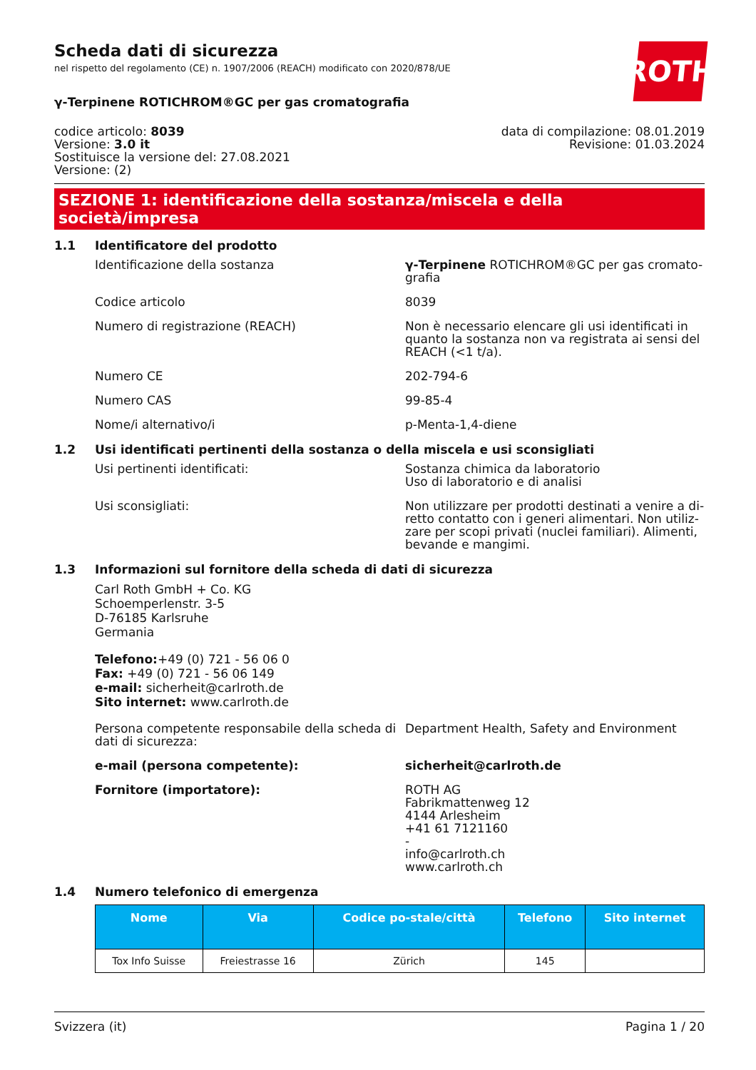ROTH
Scheda dati di sicurezza
nel rispetto del regolamento (CE) n. 1907/2006 (REACH) modificato con 2020/878/UE
γ-Terpinene ROTICHROM®GC per gas cromatografia
codice articolo: 8039
Versione: 3.0 it
Sostituisce la versione del: 27.08.2021
Versione: (2)
data di compilazione: 08.01.2019
Revisione: 01.03.2024
SEZIONE 1: identificazione della sostanza/miscela e della società/impresa
1.1 Identificatore del prodotto
Identificazione della sostanza γ-Terpinene ROTICHROM®GC per gas cromato-grafia
Codice articolo 8039
Numero di registrazione (REACH) Non è necessario elencare gli usi identificati in quanto la sostanza non va registrata ai sensi del REACH (<1 t/a).
Numero CE 202-794-6
Numero CAS 99-85-4
Nome/i alternativo/i p-Menta-1,4-diene
1.2 Usi identificati pertinenti della sostanza o della miscela e usi sconsigliati
Usi pertinenti identificati: Sostanza chimica da laboratorio
Uso di laboratorio e di analisi
Usi sconsigliati: Non utilizzare per prodotti destinati a venire a di-retto contatto con i generi alimentari. Non utiliz-zare per scopi privati (nuclei familiari). Alimenti, bevande e mangimi.
1.3 Informazioni sul fornitore della scheda di dati di sicurezza
Carl Roth GmbH + Co. KG
Schoemperlenstr. 3-5
D-76185 Karlsruhe
Germania
Telefono:+49 (0) 721 - 56 06 0
Fax: +49 (0) 721 - 56 06 149
e-mail: sicherheit@carlroth.de
Sito internet: www.carlroth.de
Persona competente responsabile della scheda di dati di sicurezza:
Department Health, Safety and Environment
e-mail (persona competente): sicherheit@carlroth.de
Fornitore (importatore): ROTH AG
Fabrikmattenweg 12
4144 Arlesheim
+41 61 7121160
-
info@carlroth.ch
www.carlroth.ch
1.4 Numero telefonico di emergenza
| Nome | Via | Codice po-stale/città | Telefono | Sito internet |
| --- | --- | --- | --- | --- |
| Tox Info Suisse | Freiestrasse 16 | Zürich | 145 | |
Svizzera (it) Pagina 1 / 20